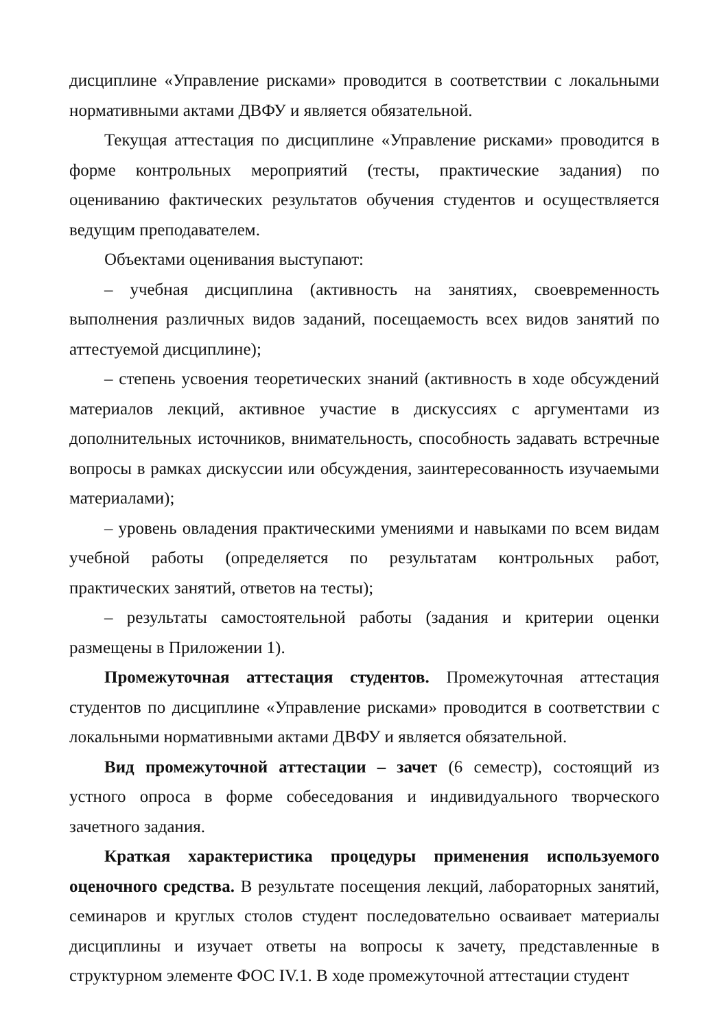дисциплине «Управление рисками» проводится в соответствии с локальными нормативными актами ДВФУ и является обязательной.
Текущая аттестация по дисциплине «Управление рисками» проводится в форме контрольных мероприятий (тесты, практические задания) по оцениванию фактических результатов обучения студентов и осуществляется ведущим преподавателем.
Объектами оценивания выступают:
– учебная дисциплина (активность на занятиях, своевременность выполнения различных видов заданий, посещаемость всех видов занятий по аттестуемой дисциплине);
– степень усвоения теоретических знаний (активность в ходе обсуждений материалов лекций, активное участие в дискуссиях с аргументами из дополнительных источников, внимательность, способность задавать встречные вопросы в рамках дискуссии или обсуждения, заинтересованность изучаемыми материалами);
– уровень овладения практическими умениями и навыками по всем видам учебной работы (определяется по результатам контрольных работ, практических занятий, ответов на тесты);
– результаты самостоятельной работы (задания и критерии оценки размещены в Приложении 1).
Промежуточная аттестация студентов. Промежуточная аттестация студентов по дисциплине «Управление рисками» проводится в соответствии с локальными нормативными актами ДВФУ и является обязательной.
Вид промежуточной аттестации – зачет (6 семестр), состоящий из устного опроса в форме собеседования и индивидуального творческого зачетного задания.
Краткая характеристика процедуры применения используемого оценочного средства. В результате посещения лекций, лабораторных занятий, семинаров и круглых столов студент последовательно осваивает материалы дисциплины и изучает ответы на вопросы к зачету, представленные в структурном элементе ФОС IV.1. В ходе промежуточной аттестации студент